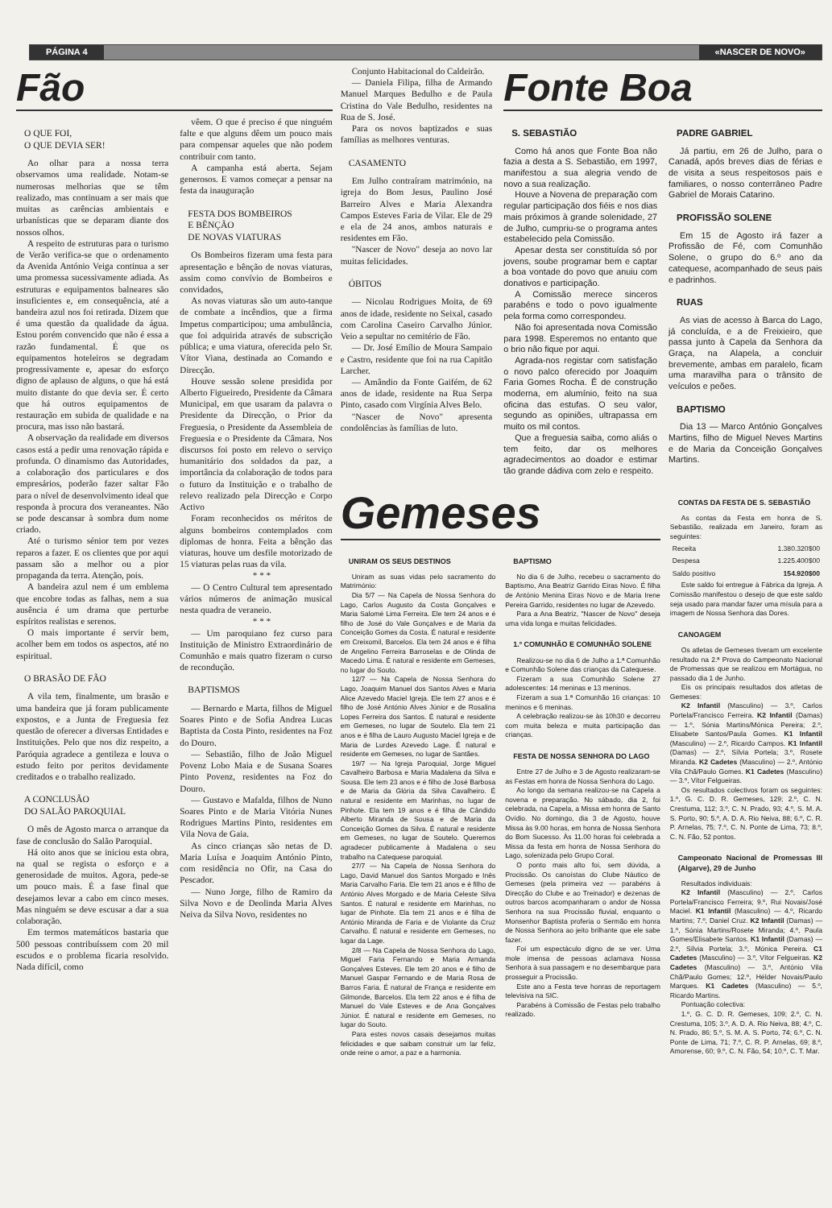PÁGINA 4 «NASCER DE NOVO»
Fão
O QUE FOI,
O QUE DEVIA SER!
Ao olhar para a nossa terra observamos uma realidade. Notam-se numerosas melhorias que se têm realizado, mas continuam a ser mais que muitas as carências ambientais e urbanísticas que se deparam diante dos nossos olhos.
A respeito de estruturas para o turismo de Verão verifica-se que o ordenamento da Avenida António Veiga continua a ser uma promessa sucessivamente adiada. As estruturas e equipamentos balneares são insuficientes e, em consequência, até a bandeira azul nos foi retirada. Dizem que é uma questão da qualidade da água. Estou porém convencido que não é essa a razão fundamental. É que os equipamentos hoteleiros se degradam progressivamente e, apesar do esforço digno de aplauso de alguns, o que há está muito distante do que devia ser. É certo que há outros equipamentos de restauração em subida de qualidade e na procura, mas isso não bastará.
A observação da realidade em diversos casos está a pedir uma renovação rápida e profunda. O dinamismo das Autoridades, a colaboração dos particulares e dos empresários, poderão fazer saltar Fão para o nível de desenvolvimento ideal que responda à procura dos veraneantes. Não se pode descansar à sombra dum nome criado.
Até o turismo sénior tem por vezes reparos a fazer. E os clientes que por aqui passam são a melhor ou a pior propaganda da terra. Atenção, pois.
A bandeira azul nem é um emblema que encobre todas as falhas, nem a sua ausência é um drama que perturbe espíritos realistas e serenos.
O mais importante é servir bem, acolher bem em todos os aspectos, até no espiritual.
O BRASÃO DE FÃO
A vila tem, finalmente, um brasão e uma bandeira que já foram publicamente expostos, e a Junta de Freguesia fez questão de oferecer a diversas Entidades e Instituições. Pelo que nos diz respeito, a Paróquia agradece a gentileza e louva o estudo feito por peritos devidamente creditados e o trabalho realizado.
A CONCLUSÃO
DO SALÃO PAROQUIAL
O mês de Agosto marca o arranque da fase de conclusão do Salão Paroquial.
Há oito anos que se iniciou esta obra, na qual se regista o esforço e a generosidade de muitos. Agora, pede-se um pouco mais. É a fase final que desejamos levar a cabo em cinco meses. Mas ninguém se deve escusar a dar a sua colaboração.
Em termos matemáticos bastaria que 500 pessoas contribuíssem com 20 mil escudos e o problema ficaria resolvido. Nada difícil, como
vêem. O que é preciso é que ninguém falte e que alguns dêem um pouco mais para compensar aqueles que não podem contribuir com tanto.
A campanha está aberta. Sejam generosos. E vamos começar a pensar na festa da inauguração
FESTA DOS BOMBEIROS
E BÊNÇÃO
DE NOVAS VIATURAS
Os Bombeiros fizeram uma festa para apresentação e bênção de novas viaturas, assim como convívio de Bombeiros e convidados,
As novas viaturas são um auto-tanque de combate a incêndios, que a firma Impetus comparticipou; uma ambulância, que foi adquirida através de subscrição pública; e uma viatura, oferecida pelo Sr. Vítor Viana, destinada ao Comando e Direcção.
Houve sessão solene presidida por Alberto Figueiredo, Presidente da Câmara Municipal, em que usaram da palavra o Presidente da Direcção, o Prior da Freguesia, o Presidente da Assembleia de Freguesia e o Presidente da Câmara. Nos discursos foi posto em relevo o serviço humanitário dos soldados da paz, a importância da colaboração de todos para o futuro da Instituição e o trabalho de relevo realizado pela Direcção e Corpo Activo
Foram reconhecidos os méritos de alguns bombeiros contemplados com diplomas de honra. Feita a bênção das viaturas, houve um desfile motorizado de 15 viaturas pelas ruas da vila.
* * *
— O Centro Cultural tem apresentado vários números de animação musical nesta quadra de veraneio.
* * *
— Um paroquiano fez curso para Instituição de Ministro Extraordinário de Comunhão e mais quatro fizeram o curso de recondução.
BAPTISMOS
— Bernardo e Marta, filhos de Miguel Soares Pinto e de Sofia Andrea Lucas Baptista da Costa Pinto, residentes na Foz do Douro.
— Sebastião, filho de João Miguel Povenz Lobo Maia e de Susana Soares Pinto Povenz, residentes na Foz do Douro.
— Gustavo e Mafalda, filhos de Nuno Soares Pinto e de Maria Vitória Nunes Rodrigues Martins Pinto, residentes em Vila Nova de Gaia.
As cinco crianças são netas de D. Maria Luísa e Joaquim António Pinto, com residência no Ofir, na Casa do Pescador.
— Nuno Jorge, filho de Ramiro da Silva Novo e de Deolinda Maria Alves Neiva da Silva Novo, residentes no
Conjunto Habitacional do Caldeirão.
— Daniela Filipa, filha de Armando Manuel Marques Bedulho e de Paula Cristina do Vale Bedulho, residentes na Rua de S. José.
Para os novos baptizados e suas famílias as melhores venturas.
CASAMENTO
Em Julho contraíram matrimónio, na igreja do Bom Jesus, Paulino José Barreiro Alves e Maria Alexandra Campos Esteves Faria de Vilar. Ele de 29 e ela de 24 anos, ambos naturais e residentes em Fão.
"Nascer de Novo" deseja ao novo lar muitas felicidades.
ÓBITOS
— Nicolau Rodrigues Moita, de 69 anos de idade, residente no Seixal, casado com Carolina Caseiro Carvalho Júnior. Veio a sepultar no cemitério de Fão.
— Dr. José Emílio de Moura Sampaio e Castro, residente que foi na rua Capitão Larcher.
— Amândio da Fonte Gaifém, de 62 anos de idade, residente na Rua Serpa Pinto, casado com Virgínia Alves Belo.
"Nascer de Novo" apresenta condolências às famílias de luto.
Fonte Boa
S. SEBASTIÃO
Como há anos que Fonte Boa não fazia a desta a S. Sebastião, em 1997, manifestou a sua alegria vendo de novo a sua realização.
Houve a Novena de preparação com regular participação dos fiéis e nos dias mais próximos à grande solenidade, 27 de Julho, cumpriu-se o programa antes estabelecido pela Comissão.
Apesar desta ser constituída só por jovens, soube programar bem e captar a boa vontade do povo que anuiu com donativos e participação.
A Comissão merece sinceros parabéns e todo o povo igualmente pela forma como correspondeu.
Não foi apresentada nova Comissão para 1998. Esperemos no entanto que o brio não fique por aqui.
Agrada-nos registar com satisfação o novo palco oferecido por Joaquim Faria Gomes Rocha. É de construção moderna, em alumínio, feito na sua oficina das estufas. O seu valor, segundo as opiniões, ultrapassa em muito os mil contos.
Que a freguesia saiba, como aliás o tem feito, dar os melhores agradecimentos ao doador e estimar tão grande dádiva com zelo e respeito.
PADRE GABRIEL
Já partiu, em 26 de Julho, para o Canadá, após breves dias de férias e de visita a seus respeitosos pais e familiares, o nosso conterrâneo Padre Gabriel de Morais Catarino.
PROFISSÃO SOLENE
Em 15 de Agosto irá fazer a Profissão de Fé, com Comunhão Solene, o grupo do 6.º ano da catequese, acompanhado de seus pais e padrinhos.
RUAS
As vias de acesso à Barca do Lago, já concluída, e a de Freixieiro, que passa junto à Capela da Senhora da Graça, na Alapela, a concluir brevemente, ambas em paralelo, ficam uma maravilha para o trânsito de veículos e peões.
BAPTISMO
Dia 13 — Marco António Gonçalves Martins, filho de Miguel Neves Martins e de Maria da Conceição Gonçalves Martins.
Gemeses
UNIRAM OS SEUS DESTINOS
Uniram as suas vidas pelo sacramento do Matrimónio:
Dia 5/7 — Na Capela de Nossa Senhora do Lago, Carlos Augusto da Costa Gonçalves e Maria Salomé Lima Ferreira. Ele tem 24 anos e é filho de José do Vale Gonçalves e de Maria da Conceição Gomes da Costa. É natural e residente em Creixomil, Barcelos. Ela tem 24 anos e é filha de Angelino Ferreira Barroselas e de Olinda de Macedo Lima. É natural e residente em Gemeses, no lugar do Souto.
12/7 — Na Capela de Nossa Senhora do Lago, Joaquim Manuel dos Santos Alves e Maria Alice Azevedo Maciel Igreja. Ele tem 27 anos e é filho de José António Alves Júnior e de Rosalina Lopes Ferreira dos Santos. É natural e residente em Gemeses, no lugar de Soutelo. Ela tem 21 anos e é filha de Lauro Augusto Maciel Igreja e de Maria de Lurdes Azevedo Lage. É natural e residente em Gemeses, no lugar de Santães.
19/7 — Na Igreja Paroquial, Jorge Miguel Cavalheiro Barbosa e Maria Madalena da Silva e Sousa. Ele tem 23 anos e é filho de José Barbosa e de Maria da Glória da Silva Cavalheiro. É natural e residente em Marinhas, no lugar de Pinhote. Ela tem 19 anos e é filha de Cândido Alberto Miranda de Sousa e de Maria da Conceição Gomes da Silva. É natural e residente em Gemeses, no lugar de Soutelo. Queremos agradecer publicamente à Madalena o seu trabalho na Catequese paroquial.
27/7 — Na Capela de Nossa Senhora do Lago, David Manuel dos Santos Morgado e Inês Maria Carvalho Faria. Ele tem 21 anos e é filho de António Alves Morgado e de Maria Celeste Silva Santos. É natural e residente em Marinhas, no lugar de Pinhote. Ela tem 21 anos e é filha de António Miranda de Faria e de Violante da Cruz Carvalho. É natural e residente em Gemeses, no lugar da Lage.
2/8 — Na Capela de Nossa Senhora do Lago, Miguel Faria Fernando e Maria Armanda Gonçalves Esteves. Ele tem 20 anos e é filho de Manuel Gaspar Fernando e de Maria Rosa de Barros Faria. É natural de França e residente em Gilmonde, Barcelos. Ela tem 22 anos e é filha de Manuel do Vale Esteves e de Ana Gonçalves Júnior. É natural e residente em Gemeses, no lugar do Souto.
Para estes novos casais desejamos muitas felicidades e que saibam construir um lar feliz, onde reine o amor, a paz e a harmonia.
BAPTISMO
No dia 6 de Julho, recebeu o sacramento do Baptismo, Ana Beatriz Garrido Eiras Novo. É filha de António Menina Eiras Novo e de Maria Irene Pereira Garrido, residentes no lugar de Azevedo.
Para a Ana Beatriz, "Nascer de Novo" deseja uma vida longa e muitas felicidades.
1.º COMUNHÃO E COMUNHÃO SOLENE
Realizou-se no dia 6 de Julho a 1.ª Comunhão e Comunhão Solene das crianças da Catequese.
Fizeram a sua Comunhão Solene 27 adolescentes: 14 meninas e 13 meninos.
Fizeram a sua 1.ª Comunhão 16 crianças: 10 meninos e 6 meninas.
A celebração realizou-se às 10h30 e decorreu com muita beleza e muita participação das crianças.
FESTA DE NOSSA SENHORA DO LAGO
Entre 27 de Julho e 3 de Agosto realizaram-se as Festas em honra de Nossa Senhora do Lago.
Ao longo da semana realizou-se na Capela a novena e preparação. No sábado, dia 2, foi celebrada, na Capela, a Missa em honra de Santo Ovídio. No domingo, dia 3 de Agosto, houve Missa às 9.00 horas, em honra de Nossa Senhora do Bom Sucesso. Às 11.00 horas foi celebrada a Missa da festa em honra de Nossa Senhora do Lago, solenizada pelo Grupo Coral.
O ponto mais alto foi, sem dúvida, a Procissão. Os canoístas do Clube Náutico de Gemeses (pela primeira vez — parabéns à Direcção do Clube e ao Treinador) e dezenas de outros barcos acompanharam o andor de Nossa Senhora na sua Procissão fluvial, enquanto o Monsenhor Baptista proferia o Sermão em honra de Nossa Senhora ao jeito brilhante que ele sabe fazer.
Foi um espectáculo digno de se ver. Uma mole imensa de pessoas aclamava Nossa Senhora à sua passagem e no desembarque para prosseguir a Procissão.
Este ano a Festa teve honras de reportagem televisiva na SIC.
Parabéns à Comissão de Festas pelo trabalho realizado.
CONTAS DA FESTA DE S. SEBASTIÃO
As contas da Festa em honra de S. Sebastião, realizada em Janeiro, foram as seguintes:
| Receita | 1.380.320$00 |
| Despesa | 1.225.400$00 |
| Saldo positivo | 154.920$00 |
Este saldo foi entregue à Fábrica da Igreja. A Comissão manifestou o desejo de que este saldo seja usado para mandar fazer uma mísula para a imagem de Nossa Senhora das Dores.
CANOAGEM
Os atletas de Gemeses tiveram um excelente resultado na 2.ª Prova do Campeonato Nacional de Promessas que se realizou em Mortágua, no passado dia 1 de Junho.
Eis os principais resultados dos atletas de Gemeses:
K2 Infantil (Masculino) — 3.º, Carlos Portela/Francisco Ferreira. K2 Infantil (Damas) — 1.º, Sónia Martins/Mónica Pereira; 2.º, Elisabete Santos/Paula Gomes. K1 Infantil (Masculino) — 2.º, Ricardo Campos. K1 Infantil (Damas) — 2.º, Sílvia Portela; 3.º, Rosete Miranda. K2 Cadetes (Masculino) — 2.º, António Vila Chã/Paulo Gomes. K1 Cadetes (Masculino) — 3.º, Vítor Felgueiras.
Os resultados colectivos foram os seguintes: 1.º, G. C. D. R. Gemeses, 129; 2.º, C. N. Crestuma, 112; 3.º, C. N. Prado, 93; 4.º, S. M. A. S. Porto, 90; 5.º, A. D. A. Rio Neiva, 88; 6.º, C. R. P. Arnelas, 75; 7.º, C. N. Ponte de Lima, 73; 8.º, C. N. Fão, 52 pontos.
Campeonato Nacional de Promessas III (Algarve), 29 de Junho
Resultados individuais:
K2 Infantil (Masculino) — 2.º, Carlos Portela/Francisco Ferreira; 9.º, Rui Novais/José Maciel. K1 Infantil (Masculino) — 4.º, Ricardo Martins; 7.º, Daniel Cruz. K2 Infantil (Damas) — 1.º, Sónia Martins/Rosete Miranda; 4.º, Paula Gomes/Elisabete Santos. K1 Infantil (Damas) — 2.º, Sílvia Portela; 3.º, Mónica Pereira. C1 Cadetes (Masculino) — 3.º, Vítor Felgueiras. K2 Cadetes (Masculino) — 3.º, António Vila Chã/Paulo Gomes; 12.º, Hélder Novais/Paulo Marques. K1 Cadetes (Masculino) — 5.º, Ricardo Martins.
Pontuação colectiva:
1.º, G. C. D. R. Gemeses, 109; 2.º, C. N. Crestuma, 105; 3.º, A. D. A. Rio Neiva, 88; 4.º, C. N. Prado, 86; 5.º, S. M. A. S. Porto, 74; 6.º, C. N. Ponte de Lima, 71; 7.º, C. R. P. Arnelas, 69; 8.º, Amorense, 60; 9.º, C. N. Fão, 54; 10.º, C. T. Mar.